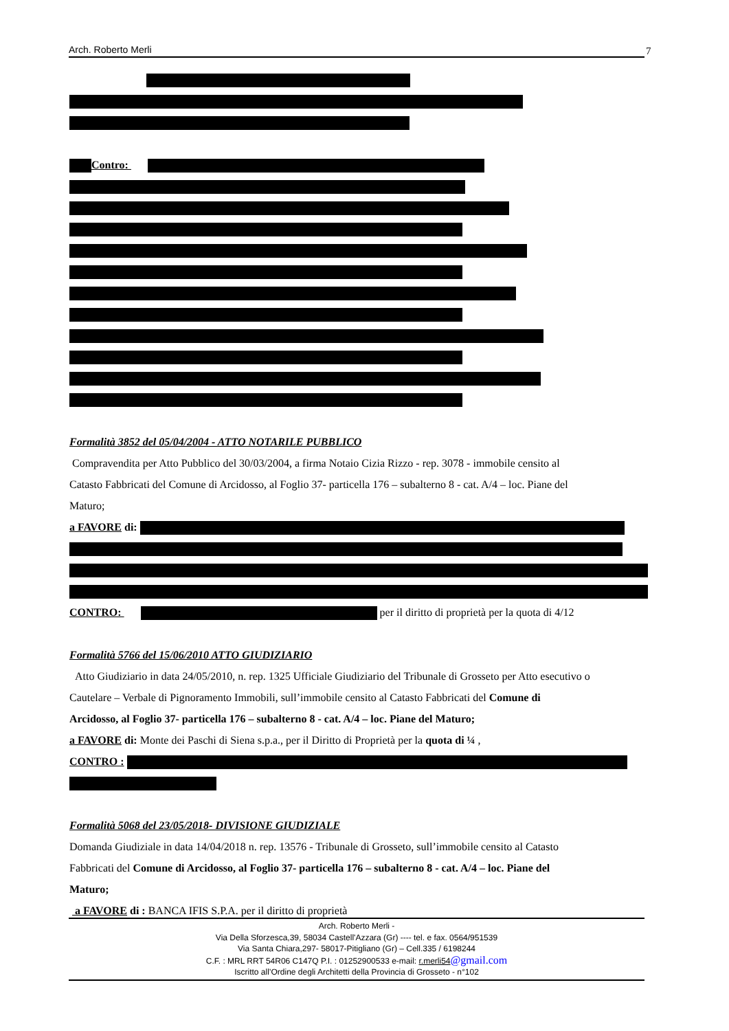Arch. Roberto Merli 7
Contro:
Formalità 3852 del 05/04/2004 - ATTO NOTARILE PUBBLICO
Compravendita per Atto Pubblico del 30/03/2004, a firma Notaio Cizia Rizzo - rep. 3078 - immobile censito al
Catasto Fabbricati del Comune di Arcidosso, al Foglio 37- particella 176 – subalterno 8 - cat. A/4 – loc. Piane del
Maturo;
a FAVORE di:
CONTRO: per il diritto di proprietà per la quota di 4/12
Formalità 5766 del 15/06/2010 ATTO GIUDIZIARIO
Atto Giudiziario in data 24/05/2010, n. rep. 1325 Ufficiale Giudiziario del Tribunale di Grosseto per Atto esecutivo o
Cautelare – Verbale di Pignoramento Immobili, sull’immobile censito al Catasto Fabbricati del Comune di
Arcidosso, al Foglio 37- particella 176 – subalterno 8 - cat. A/4 – loc. Piane del Maturo;
a FAVORE di: Monte dei Paschi di Siena s.p.a., per il Diritto di Proprietà per la quota di ¼ ,
CONTRO :
Formalità 5068 del 23/05/2018- DIVISIONE GIUDIZIALE
Domanda Giudiziale in data 14/04/2018 n. rep. 13576 - Tribunale di Grosseto, sull’immobile censito al Catasto
Fabbricati del Comune di Arcidosso, al Foglio 37- particella 176 – subalterno 8 - cat. A/4 – loc. Piane del
Maturo;
a FAVORE di : BANCA IFIS S.P.A. per il diritto di proprietà
Arch. Roberto Merli -
Via Della Sforzesca,39, 58034 Castell'Azzara (Gr) ---- tel. e fax. 0564/951539
Via Santa Chiara,297- 58017-Pitigliano (Gr) – Cell.335 / 6198244
C.F. : MRL RRT 54R06 C147Q P.I. : 01252900533 e-mail: r.merli54@gmail.com
Iscritto all’Ordine degli Architetti della Provincia di Grosseto - n°102